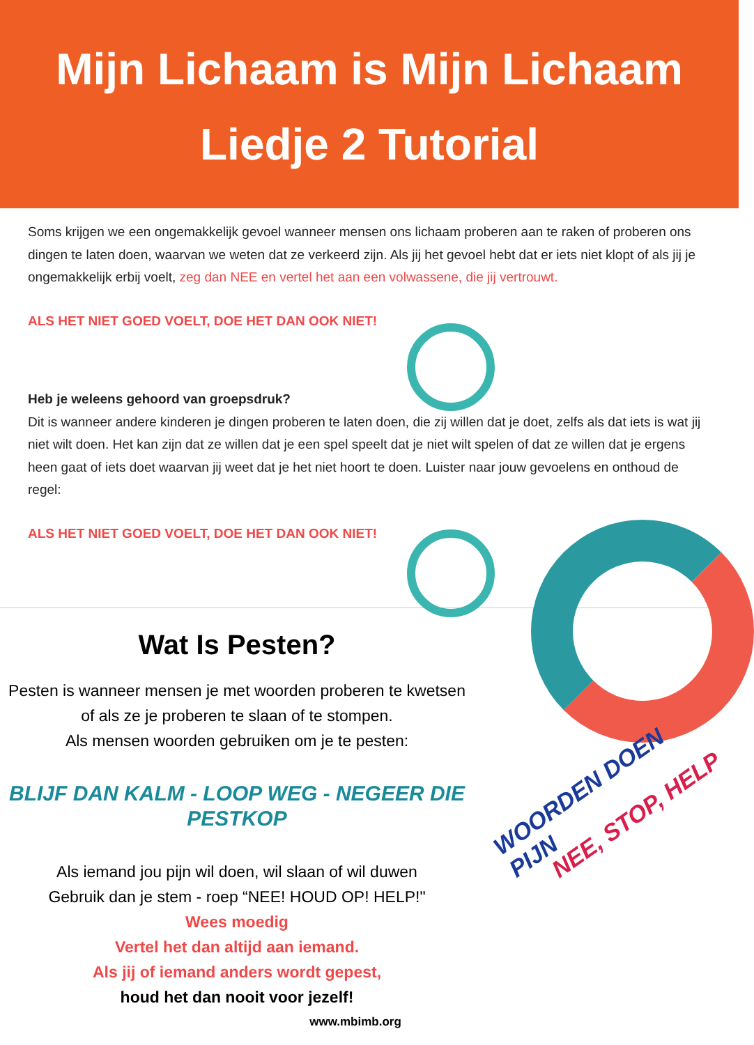Mijn Lichaam is Mijn Lichaam
Liedje 2 Tutorial
Soms krijgen we een ongemakkelijk gevoel wanneer mensen ons lichaam proberen aan te raken of proberen ons dingen te laten doen, waarvan we weten dat ze verkeerd zijn. Als jij het gevoel hebt dat er iets niet klopt of als jij je ongemakkelijk erbij voelt, zeg dan NEE en vertel het aan een volwassene, die jij vertrouwt.
ALS HET NIET GOED VOELT, DOE HET DAN OOK NIET!
Heb je weleens gehoord van groepsdruk?
Dit is wanneer andere kinderen je dingen proberen te laten doen, die zij willen dat je doet, zelfs als dat iets is wat jij niet wilt doen. Het kan zijn dat ze willen dat je een spel speelt dat je niet wilt spelen of dat ze willen dat je ergens heen gaat of iets doet waarvan jij weet dat je het niet hoort te doen. Luister naar jouw gevoelens en onthoud de regel:
ALS HET NIET GOED VOELT, DOE HET DAN OOK NIET!
Wat Is Pesten?
Pesten is wanneer mensen je met woorden proberen te kwetsen of als ze je proberen te slaan of te stompen.
Als mensen woorden gebruiken om je te pesten:
BLIJF DAN KALM - LOOP WEG - NEGEER DIE PESTKOP
Als iemand jou pijn wil doen, wil slaan of wil duwen
Gebruik dan je stem - roep “NEE! HOUD OP! HELP!"
Wees moedig
Vertel het dan altijd aan iemand.
Als jij of iemand anders wordt gepest,
houd het dan nooit voor jezelf!
www.mbimb.org
WOORDEN DOEN PIJN
NEE, STOP, HELP